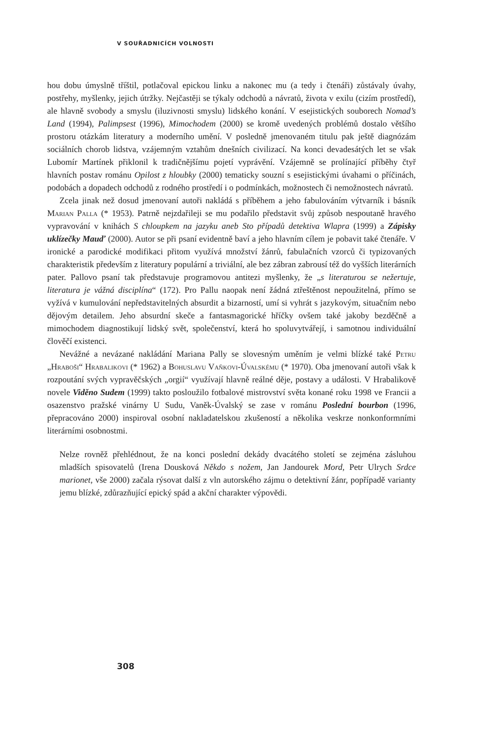V SOUŘADNICÍCH VOLNOSTI
hou dobu úmyslně tříštil, potlačoval epickou linku a nakonec mu (a tedy i čtenáři) zůstávaly úvahy, postřehy, myšlenky, jejich útržky. Nejčastěji se týkaly odchodů a návratů, života v exilu (cizím prostředí), ale hlavně svobody a smyslu (iluzivnosti smyslu) lidského konání. V esejistických souborech Nomad’s Land (1994), Palimpsest (1996), Mimochodem (2000) se kromě uvedených problémů dostalo většího prostoru otázkám literatury a moderního umění. V posledně jmenovaném titulu pak ještě diagnózám sociálních chorob lidstva, vzájemným vztahům dnešních civilizací. Na konci devadesátých let se však Lubomír Martínek přiklonil k tradičnějšímu pojetí vyprávění. Vzájemně se prolínající příběhy čtyř hlavních postav románu Opilost z hloubky (2000) tematicky souzní s esejistickými úvahami o příčinách, podobách a dopadech odchodů z rodného prostředí i o podmínkách, možnostech či nemožnostech návratů.
Zcela jinak než dosud jmenovaní autoři nakládá s příběhem a jeho fabulováním výtvarník i básník Marian Palla (* 1953). Patrně nejzdařileji se mu podařilo představit svůj způsob nespoutaně hravého vypravování v knihách S chloupkem na jazyku aneb Sto případů detektiva Wlapra (1999) a Zápisky uklízečky Mauď (2000). Autor se při psaní evidentně baví a jeho hlavním cílem je pobavit také čtenáře. V ironické a parodické modifikaci přitom využívá množství žánrů, fabulačních vzorců či typizovaných charakteristik především z literatury populární a triviální, ale bez zábran zabrousí též do vyšších literárních pater. Pallovo psaní tak představuje programovou antitezi myšlenky, že „s literaturou se nežertuje, literatura je vážná disciplína“ (172). Pro Pallu naopak není žádná ztřeštěnost nepoužitelná, přímo se vyžívá v kumulování nepředstavitelných absurdit a bizarností, umí si vyhrát s jazykovým, situačním nebo dějovým detailem. Jeho absurdní skeče a fantasmagorické hříčky ovšem také jakoby bezděčně a mimochodem diagnostikují lidský svět, společenství, která ho spoluvytvářejí, i samotnou individuální člověčí existenci.
Nevážné a nevázané nakládání Mariana Pally se slovesným uměním je velmi blízké také Petru „Hraboši“ Hrabalikovi (* 1962) a Bohuslavu Vaňkovi-Úvalskému (* 1970). Oba jmenovaní autoři však k rozpoutání svých vypravěčských „orgií“ využívají hlavně reálné děje, postavy a události. V Hrabalikově novele Viděno Sudem (1999) takto posloužilo fotbalové mistrovství světa konané roku 1998 ve Francii a osazenstvo pražské vinárny U Sudu, Vaněk-Úvalský se zase v románu Poslední bourbon (1996, přepracováno 2000) inspiroval osobní nakladatelskou zkušeností a několika veskrze nonkonformními literárními osobnostmi.
Nelze rovněž přehlédnout, že na konci poslední dekády dvacátého století se zejména zásluhou mladších spisovatelů (Irena Dousková Někdo s nožem, Jan Jandourek Mord, Petr Ulrych Srdce marionet, vše 2000) začala rýsovat další z vln autorského zájmu o detektivní žánr, popřípadě varianty jemu blízké, zdůrazňující epický spád a akční charakter výpovědi.
308